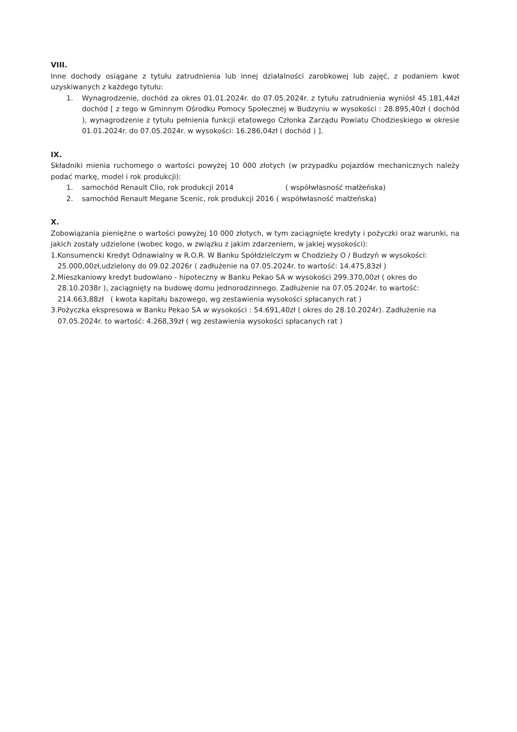VIII.
Inne dochody osiągane z tytułu zatrudnienia lub innej działalności zarobkowej lub zajęć, z podaniem kwot uzyskiwanych z każdego tytułu:
1. Wynagrodzenie, dochód za okres 01.01.2024r. do 07.05.2024r. z tytułu zatrudnienia wyniósł 45.181,44zł dochód [ z tego w Gminnym Ośrodku Pomocy Społecznej w Budzyniu w wysokości : 28.895,40zł ( dochód ), wynagrodzenie z tytułu pełnienia funkcji etatowego Członka Zarządu Powiatu Chodzieskiego w okresie 01.01.2024r. do 07.05.2024r. w wysokości: 16.286,04zł ( dochód ) ].
IX.
Składniki mienia ruchomego o wartości powyżej 10 000 złotych (w przypadku pojazdów mechanicznych należy podać markę, model i rok produkcji):
1. samochód Renault Clio, rok produkcji 2014 ( współwłasność małżeńska)
2. samochód Renault Megane Scenic, rok produkcji 2016 ( współwłasność małżeńska)
X.
Zobowiązania pieniężne o wartości powyżej 10 000 złotych, w tym zaciągnięte kredyty i pożyczki oraz warunki, na jakich zostały udzielone (wobec kogo, w związku z jakim zdarzeniem, w jakiej wysokości):
1. Konsumencki Kredyt Odnawialny w R.O.R. W Banku Spółdzielczym w Chodzieży O / Budzyń w wysokości: 25.000,00zł,udzielony do 09.02.2026r ( zadłużenie na 07.05.2024r. to wartość: 14.475,83zł )
2. Mieszkaniowy kredyt budowlano - hipoteczny w Banku Pekao SA w wysokości 299.370,00zł ( okres do 28.10.2038r ), zaciągnięty na budowę domu jednorodzinnego. Zadłużenie na 07.05.2024r. to wartość: 214.663,88zł ( kwota kapitału bazowego, wg zestawienia wysokości spłacanych rat )
3. Pożyczka ekspresowa w Banku Pekao SA w wysokości : 54.691,40zł ( okres do 28.10.2024r). Zadłużenie na 07.05.2024r. to wartość: 4.268,39zł ( wg zestawienia wysokości spłacanych rat )